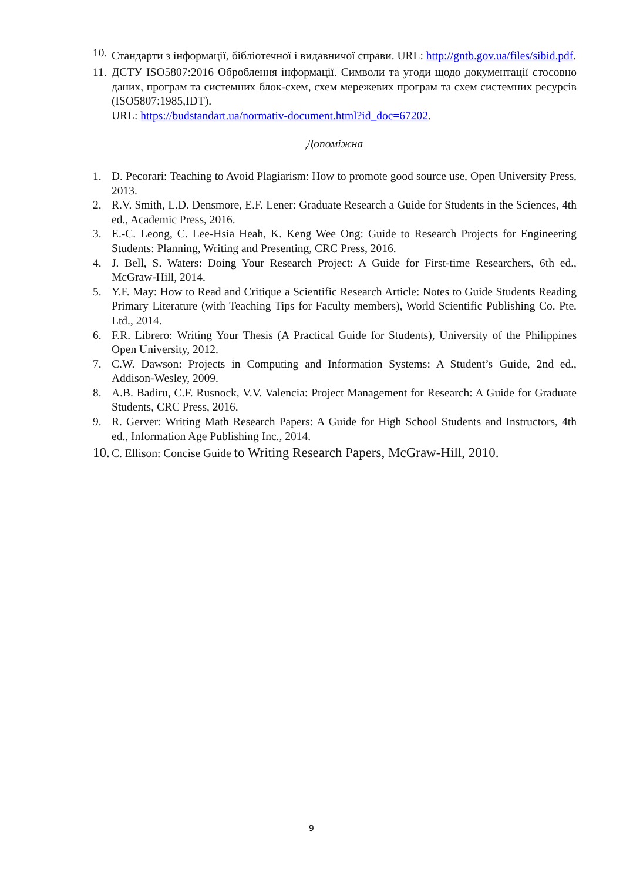10.
Стандарти з інформації, бібліотечної і видавничої справи. URL: http://gntb.gov.ua/files/sibid.pdf.
11.
ДСТУ ISO5807:2016 Оброблення інформації. Символи та угоди щодо документації стосовно даних, програм та системних блок-схем, схем мережевих програм та схем системних ресурсів (ISO5807:1985,IDT).
URL: https://budstandart.ua/normativ-document.html?id_doc=67202.
Допоміжна
1. D. Pecorari: Teaching to Avoid Plagiarism: How to promote good source use, Open University Press, 2013.
2. R.V. Smith, L.D. Densmore, E.F. Lener: Graduate Research a Guide for Students in the Sciences, 4th ed., Academic Press, 2016.
3. E.-C. Leong, C. Lee-Hsia Heah, K. Keng Wee Ong: Guide to Research Projects for Engineering Students: Planning, Writing and Presenting, CRC Press, 2016.
4. J. Bell, S. Waters: Doing Your Research Project: A Guide for First-time Researchers, 6th ed., McGraw-Hill, 2014.
5. Y.F. May: How to Read and Critique a Scientific Research Article: Notes to Guide Students Reading Primary Literature (with Teaching Tips for Faculty members), World Scientific Publishing Co. Pte. Ltd., 2014.
6. F.R. Librero: Writing Your Thesis (A Practical Guide for Students), University of the Philippines Open University, 2012.
7. C.W. Dawson: Projects in Computing and Information Systems: A Student’s Guide, 2nd ed., Addison-Wesley, 2009.
8. A.B. Badiru, C.F. Rusnock, V.V. Valencia: Project Management for Research: A Guide for Graduate Students, CRC Press, 2016.
9. R. Gerver: Writing Math Research Papers: A Guide for High School Students and Instructors, 4th ed., Information Age Publishing Inc., 2014.
10.
C. Ellison: Concise Guide to Writing Research Papers, McGraw-Hill, 2010.
9